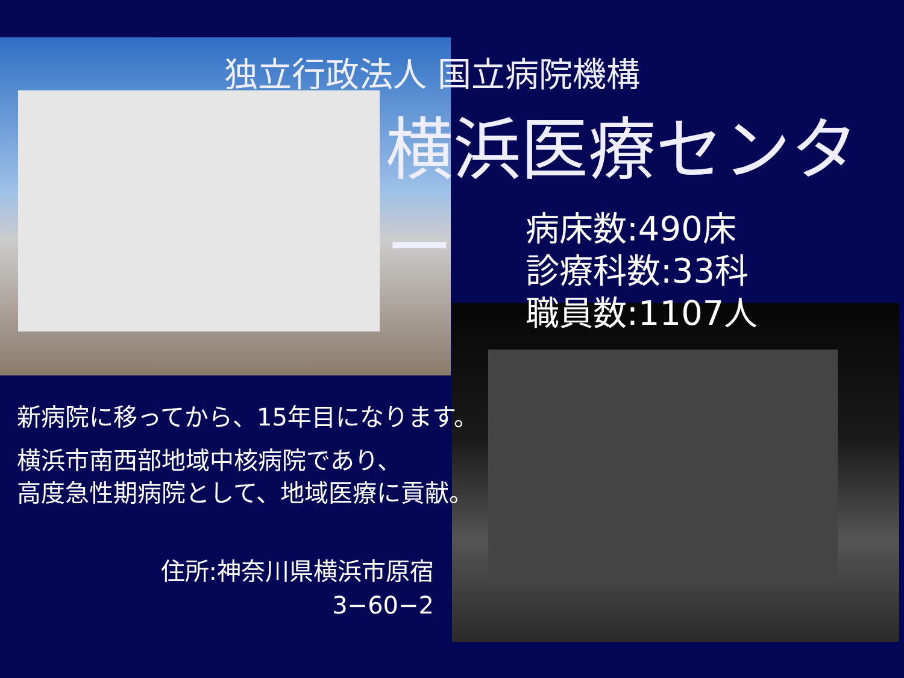独立行政法人 国立病院機構
横浜医療センター
病床数:490床
診療科数:33科
職員数:1107人
新病院に移ってから、15年目になります。
横浜市南西部地域中核病院であり、
高度急性期病院として、地域医療に貢献。
住所:神奈川県横浜市原宿
3−60−2